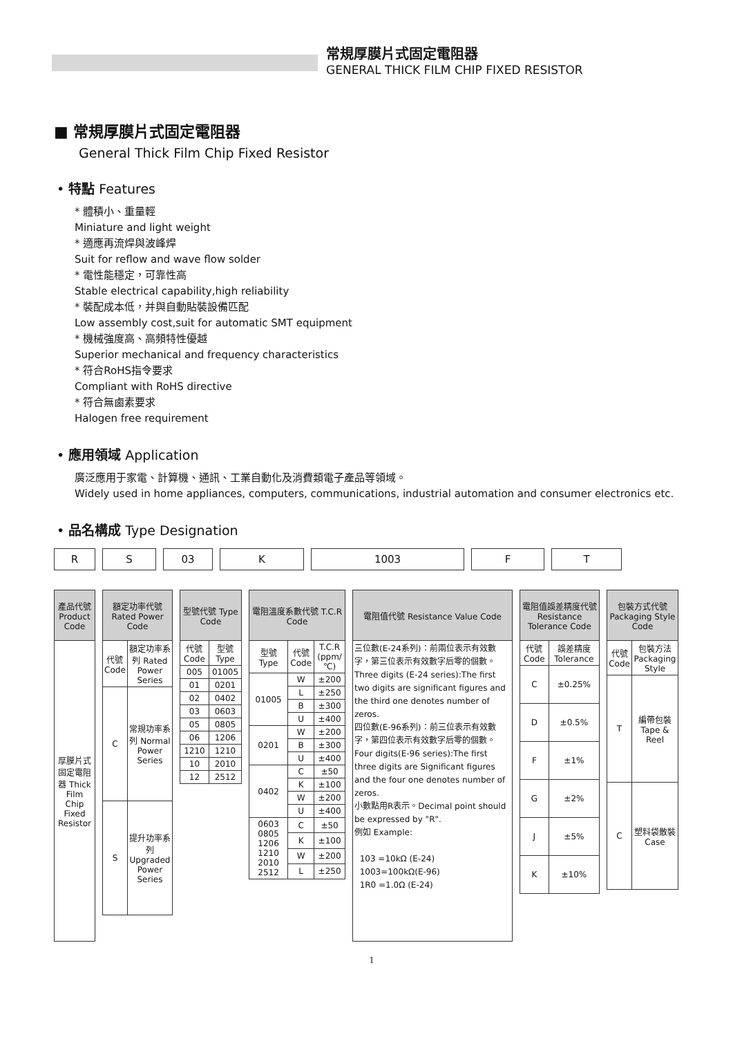常規厚膜片式固定電阻器
GENERAL THICK FILM CHIP FIXED RESISTOR
■ 常規厚膜片式固定電阻器
General Thick Film Chip Fixed Resistor
• 特點 Features
* 體積小、重量輕
Miniature and light weight
* 適應再流焊與波峰焊
Suit for reflow and wave flow solder
* 電性能穩定，可靠性高
Stable electrical capability,high reliability
* 裝配成本低，并與自動貼裝設備匹配
Low assembly cost,suit for automatic SMT equipment
* 機械強度高、高頻特性優越
Superior mechanical and frequency characteristics
* 符合RoHS指令要求
Compliant with RoHS directive
* 符合無鹵素要求
Halogen free requirement
• 應用領域 Application
廣泛應用于家電、計算機、通訊、工業自動化及消費類電子產品等領域。
Widely used in home appliances, computers, communications, industrial automation and consumer electronics etc.
• 品名構成 Type Designation
R S 03 K 1003 F T
| 產品代號 Product Code |
| --- |
| 厚膜片式固定電阻器 Thick Film Chip Fixed Resistor |
| 額定功率代號 Rated Power Code | |
| --- | --- |
| 代號 Code | 額定功率系列 Rated Power Series |
| C | 常規功率系列 Normal Power Series |
| S | 提升功率系列 Upgraded Power Series |
| 型號代號 Type Code | |
| --- | --- |
| 代號 Code | 型號 Type |
| 005 | 01005 |
| 01 | 0201 |
| 02 | 0402 |
| 03 | 0603 |
| 05 | 0805 |
| 06 | 1206 |
| 1210 | 1210 |
| 10 | 2010 |
| 12 | 2512 |
| 電阻溫度系數代號 T.C.R Code | | |
| --- | --- | --- |
| 型號 Type | 代號 Code | T.C.R (ppm/℃) |
| 01005 | W | ±200 |
| | L | ±250 |
| | B | ±300 |
| | U | ±400 |
| 0201 | W | ±200 |
| | B | ±300 |
| | U | ±400 |
| 0402 | C | ±50 |
| | K | ±100 |
| | W | ±200 |
| | U | ±400 |
| 0603 0805 1206 1210 2010 2512 | C | ±50 |
| | K | ±100 |
| | W | ±200 |
| | L | ±250 |
| 電阻值代號 Resistance Value Code |
| --- |
| 三位數(E-24系列)：前兩位表示有效數字，第三位表示有效數字后零的個數。 Three digits (E-24 series):The first two digits are significant figures and the third one denotes number of zeros. 四位數(E-96系列)：前三位表示有效數字，第四位表示有效數字后零的個數。 Four digits(E-96 series):The first three digits are Significant figures and the four one denotes number of zeros. 小數點用R表示。Decimal point should be expressed by "R". 例如 Example: 103 =10kΩ (E-24) 1003=100kΩ(E-96) 1R0 =1.0Ω (E-24) |
| 電阻值誤差精度代號 Resistance Tolerance Code | |
| --- | --- |
| 代號 Code | 誤差精度 Tolerance |
| C | ±0.25% |
| D | ±0.5% |
| F | ±1% |
| G | ±2% |
| J | ±5% |
| K | ±10% |
| 包裝方式代號 Packaging Style Code | |
| --- | --- |
| 代號 Code | 包裝方法 Packaging Style |
| T | 編帶包裝 Tape & Reel |
| C | 塑料袋散裝 Case |
1